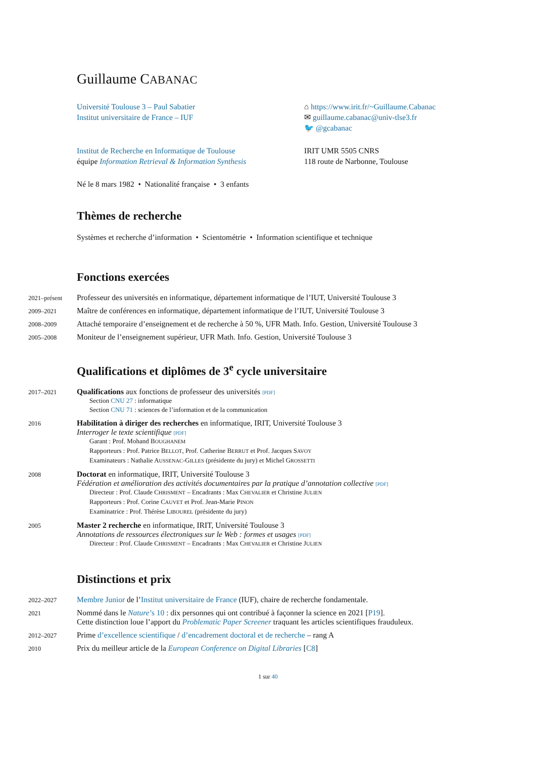Guillaume CABANAC
Université Toulouse 3 – Paul Sabatier
Institut universitaire de France – IUF
⌂ https://www.irit.fr/~Guillaume.Cabanac
✉ guillaume.cabanac@univ-tlse3.fr
🐦 @gcabanac
Institut de Recherche en Informatique de Toulouse
équipe Information Retrieval & Information Synthesis
IRIT UMR 5505 CNRS
118 route de Narbonne, Toulouse
Né le 8 mars 1982 • Nationalité française • 3 enfants
Thèmes de recherche
Systèmes et recherche d’information • Scientométrie • Information scientifique et technique
Fonctions exercées
2021–présent
Professeur des universités en informatique, département informatique de l’IUT, Université Toulouse 3
2009–2021
Maître de conférences en informatique, département informatique de l’IUT, Université Toulouse 3
2008–2009
Attaché temporaire d’enseignement et de recherche à 50 %, UFR Math. Info. Gestion, Université Toulouse 3
2005–2008
Moniteur de l’enseignement supérieur, UFR Math. Info. Gestion, Université Toulouse 3
Qualifications et diplômes de 3<sup>e</sup> cycle universitaire
2017–2021
Qualifications aux fonctions de professeur des universités [PDF]
Section CNU 27 : informatique
Section CNU 71 : sciences de l’information et de la communication
2016
Habilitation à diriger des recherches en informatique, IRIT, Université Toulouse 3
Interroger le texte scientifique [PDF]
Garant : Prof. Mohand BOUGHANEM
Rapporteurs : Prof. Patrice BELLOT, Prof. Catherine BERRUT et Prof. Jacques SAVOY
Examinateurs : Nathalie AUSSENAC-GILLES (présidente du jury) et Michel GROSSETTI
2008
Doctorat en informatique, IRIT, Université Toulouse 3
Fédération et amélioration des activités documentaires par la pratique d’annotation collective [PDF]
Directeur : Prof. Claude CHRISMENT – Encadrants : Max CHEVALIER et Christine JULIEN
Rapporteurs : Prof. Corine CAUVET et Prof. Jean-Marie PINON
Examinatrice : Prof. Thérèse LIBOUREL (présidente du jury)
2005
Master 2 recherche en informatique, IRIT, Université Toulouse 3
Annotations de ressources électroniques sur le Web : formes et usages [PDF]
Directeur : Prof. Claude CHRISMENT – Encadrants : Max CHEVALIER et Christine JULIEN
Distinctions et prix
2022–2027
Membre Junior de l’Institut universitaire de France (IUF), chaire de recherche fondamentale.
2021
Nommé dans le Nature’s 10 : dix personnes qui ont contribué à façonner la science en 2021 [P19].
Cette distinction loue l’apport du Problematic Paper Screener traquant les articles scientifiques frauduleux.
2012–2027
Prime d’excellence scientifique / d’encadrement doctoral et de recherche – rang A
2010
Prix du meilleur article de la European Conference on Digital Libraries [C8]
1 sur 40